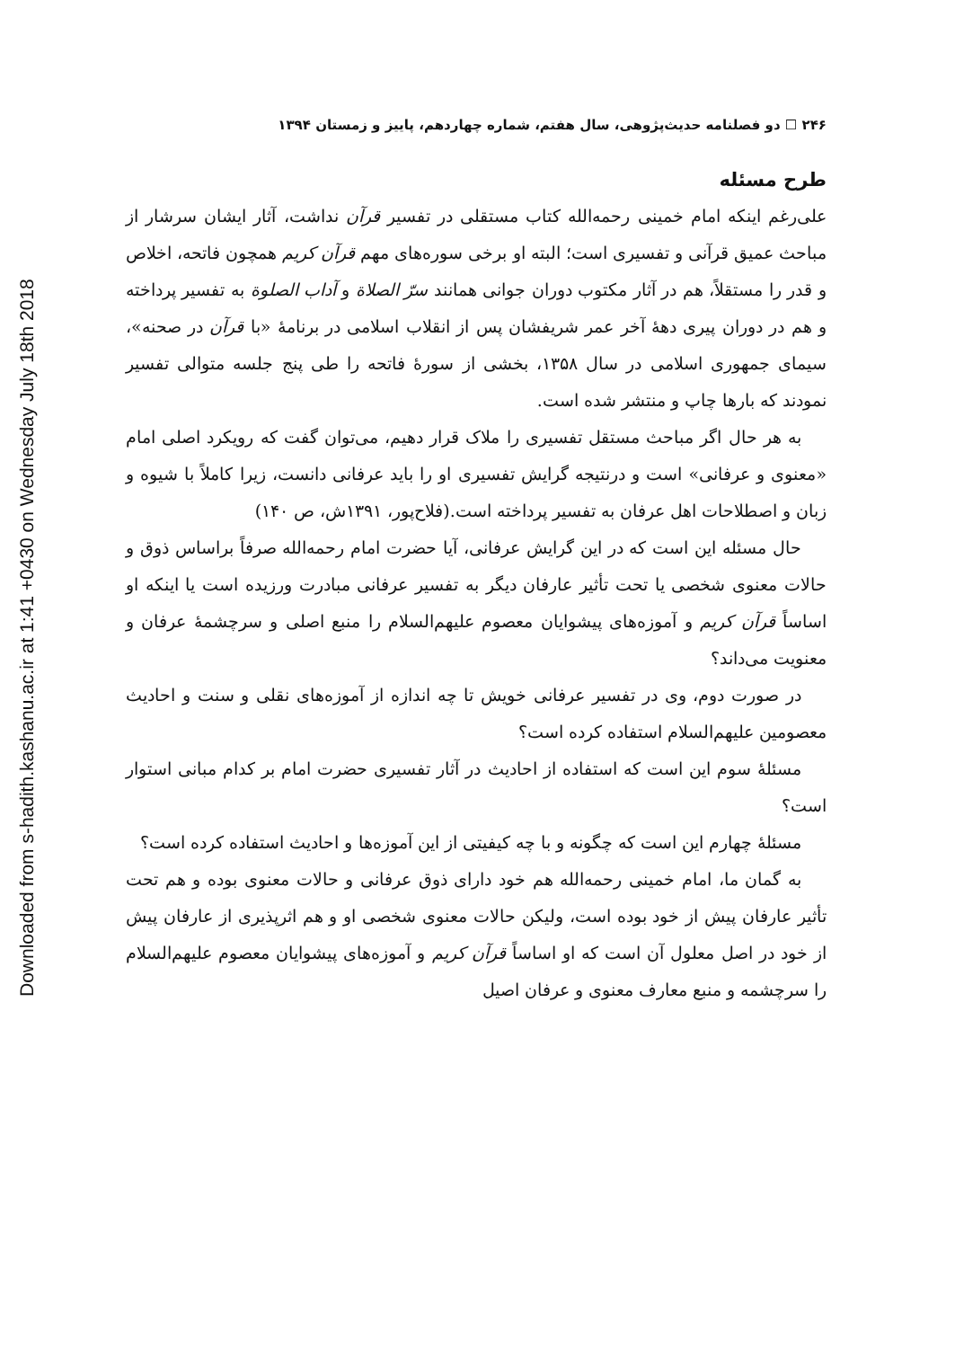Downloaded from s-hadith.kashanu.ac.ir at 1:41 +0430 on Wednesday July 18th 2018
۲۴۶ ☐ دو فصلنامه حدیث‌پژوهی، سال هفتم، شماره چهاردهم، پاییز و زمستان ۱۳۹۴
طرح مسئله
علی‌رغم اینکه امام خمینی رحمه‌الله کتاب مستقلی در تفسیر قرآن نداشت، آثار ایشان سرشار از مباحث عمیق قرآنی و تفسیری است؛ البته او برخی سوره‌های مهم قرآن کریم همچون فاتحه، اخلاص و قدر را مستقلاً، هم در آثار مکتوب دوران جوانی همانند سرّ الصلاة و آداب الصلوة به تفسیر پرداخته و هم در دوران پیری دهۀ آخر عمر شریفشان پس از انقلاب اسلامی در برنامۀ «با قرآن در صحنه»، سیمای جمهوری اسلامی در سال ۱۳۵۸، بخشی از سورۀ فاتحه را طی پنج جلسه متوالی تفسیر نمودند که بارها چاپ و منتشر شده است.
به هر حال اگر مباحث مستقل تفسیری را ملاک قرار دهیم، می‌توان گفت که رویکرد اصلی امام «معنوی و عرفانی» است و درنتیجه گرایش تفسیری او را باید عرفانی دانست، زیرا کاملاً با شیوه و زبان و اصطلاحات اهل عرفان به تفسیر پرداخته است.(فلاح‌پور، ۱۳۹۱ش، ص ۱۴۰)
حال مسئله این است که در این گرایش عرفانی، آیا حضرت امام رحمه‌الله صرفاً براساس ذوق و حالات معنوی شخصی یا تحت تأثیر عارفان دیگر به تفسیر عرفانی مبادرت ورزیده است یا اینکه او اساساً قرآن کریم و آموزه‌های پیشوایان معصوم علیهم‌السلام را منبع اصلی و سرچشمۀ عرفان و معنویت می‌داند؟
در صورت دوم، وی در تفسیر عرفانی خویش تا چه اندازه از آموزه‌های نقلی و سنت و احادیث معصومین علیهم‌السلام استفاده کرده است؟
مسئلۀ سوم این است که استفاده از احادیث در آثار تفسیری حضرت امام بر کدام مبانی استوار است؟
مسئلۀ چهارم این است که چگونه و با چه کیفیتی از این آموزه‌ها و احادیث استفاده کرده است؟
به گمان ما، امام خمینی رحمه‌الله هم خود دارای ذوق عرفانی و حالات معنوی بوده و هم تحت تأثیر عارفان پیش از خود بوده است، ولیکن حالات معنوی شخصی او و هم اثرپذیری از عارفان پیش از خود در اصل معلول آن است که او اساساً قرآن کریم و آموزه‌های پیشوایان معصوم علیهم‌السلام را سرچشمه و منبع معارف معنوی و عرفان اصیل